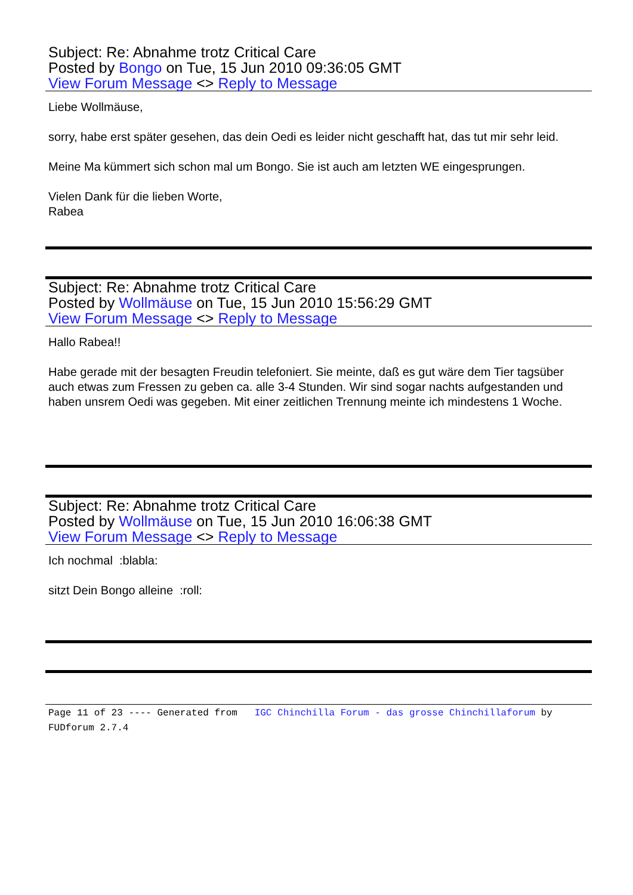Subject: Re: Abnahme trotz Critical Care
Posted by Bongo on Tue, 15 Jun 2010 09:36:05 GMT
View Forum Message <> Reply to Message
Liebe Wollmäuse,
sorry, habe erst später gesehen, das dein Oedi es leider nicht geschafft hat, das tut mir sehr leid.
Meine Ma kümmert sich schon mal um Bongo. Sie ist auch am letzten WE eingesprungen.
Vielen Dank für die lieben Worte,
Rabea
Subject: Re: Abnahme trotz Critical Care
Posted by Wollmäuse on Tue, 15 Jun 2010 15:56:29 GMT
View Forum Message <> Reply to Message
Hallo Rabea!!
Habe gerade mit der besagten Freudin telefoniert. Sie meinte, daß es gut wäre dem Tier tagsüber auch etwas zum Fressen zu geben ca. alle 3-4 Stunden. Wir sind sogar nachts aufgestanden und haben unsrem Oedi was gegeben. Mit einer zeitlichen Trennung meinte ich mindestens 1 Woche.
Subject: Re: Abnahme trotz Critical Care
Posted by Wollmäuse on Tue, 15 Jun 2010 16:06:38 GMT
View Forum Message <> Reply to Message
Ich nochmal :blabla:
sitzt Dein Bongo alleine :roll:
Page 11 of 23 ---- Generated from IGC Chinchilla Forum - das grosse Chinchillaforum by FUDforum 2.7.4